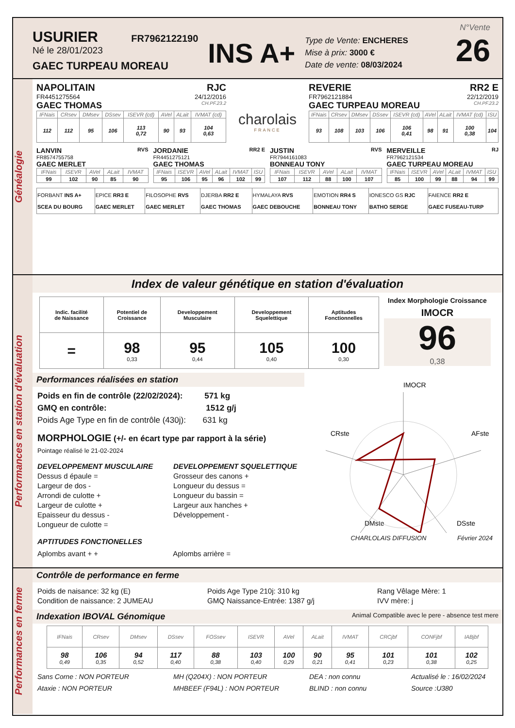USURIER FR7962122190
Né le 28/01/2023
GAEC TURPEAU MOREAU
INS A+
Type de Vente: ENCHERES
Mise à prix: 3000 €
Date de vente: 08/03/2024
N°Vente
26
Généalogie
NAPOLITAIN RJC
FR4451275564 24/12/2016
GAEC THOMAS CH.PF.23.2
| IFNais | CRsev | DMsev | DSsev | ISEVR (cd) | AVel | ALait | IVMAT (cd) |
| 112 | 112 | 95 | 106 | 113 0,72 | 90 | 93 | 104 0,63 |
charolais
FRANCE
REVERIE RR2 E
FR7962121884 22/12/2019
GAEC TURPEAU MOREAU CH.PF.23.2
| IFNais | CRsev | DMsev | DSsev | ISEVR (cd) | AVel | ALait | IVMAT (cd) | ISU |
| 93 | 108 | 103 | 106 | 106 0,41 | 98 | 91 | 100 0,38 | 104 |
LANVIN RVS
FR8574755758
GAEC MERLET
| IFNais | ISEVR | AVel | ALait | IVMAT |
| 99 | 102 | 90 | 85 | 90 |
JORDANIE RR2 E
FR4451275121
GAEC THOMAS
| IFNais | ISEVR | AVel | ALait | IVMAT | ISU |
| 95 | 106 | 95 | 96 | 102 | 99 |
JUSTIN RVS
FR7944161083
BONNEAU TONY
| IFNais | ISEVR | AVel | ALait | IVMAT |
| 107 | 112 | 88 | 100 | 107 |
MERVEILLE RJ
FR7962121534
GAEC TURPEAU MOREAU
| IFNais | ISEVR | AVel | ALait | IVMAT | ISU |
| 85 | 100 | 99 | 88 | 94 | 99 |
| FORBANT INS A+ SCEA DU BOURG | EPICE RR3 E GAEC MERLET | FILOSOPHE RVS GAEC MERLET | DJERBA RR2 E GAEC THOMAS | HYMALAYA RVS GAEC DEBOUCHE | EMOTION RR4 S BONNEAU TONY | IONESCO GS RJC BATHO SERGE | FAIENCE RR2 E GAEC FUSEAU-TURP |
Performances en station d'évaluation
Index de valeur génétique en station d'évaluation
| Indic. facilité de Naissance | Potentiel de Croissance | Developpement Musculaire | Developpement Squelettique | Aptitudes Fonctionnelles |
| --- | --- | --- | --- | --- |
| = | 98 0,33 | 95 0,44 | 105 0,40 | 100 0,30 |
Index Morphologie Croissance
IMOCR
96
0,38
Performances réalisées en station
Poids en fin de contrôle (22/02/2024): 571 kg
GMQ en contrôle: 1512 g/j
Poids Age Type en fin de contrôle (430j): 631 kg
MORPHOLOGIE (+/- en écart type par rapport à la série)
Pointage réalisé le 21-02-2024
DEVELOPPEMENT MUSCULAIRE
Dessus d épaule =
Largeur de dos -
Arrondi de culotte +
Largeur de culotte +
Epaisseur du dessus -
Longueur de culotte =
DEVELOPPEMENT SQUELETTIQUE
Grosseur des canons +
Longueur du dessus =
Longueur du bassin =
Largeur aux hanches +
Développement -
APTITUDES FONCTIONELLES
Aplombs avant + + Aplombs arrière =
IMOCR
CRste
AFste
DMste
DSste
CHARLOLAIS DIFFUSION Février 2024
Performances en ferme
Contrôle de performance en ferme
Poids de naisance: 32 kg (E)
Condition de naissance: 2 JUMEAU
Poids Age Type 210j: 310 kg
GMQ Naissance-Entrée: 1387 g/j
Rang Vêlage Mère: 1
IVV mère: j
Indexation IBOVAL Génomique Animal Compatible avec le pere - absence test mere
| IFNais | CRsev | DMsev | DSsev | FOSsev | ISEVR | AVel | ALait | IVMAT | CRCjbf | CONFjbf | IABjbf |
| 98 0,49 | 106 0,35 | 94 0,52 | 117 0,40 | 88 0,38 | 103 0,40 | 100 0,29 | 90 0,21 | 95 0,41 | 101 0,23 | 101 0,38 | 102 0,25 |
Sans Corne : NON PORTEUR
Ataxie : NON PORTEUR
MH (Q204X) : NON PORTEUR
MHBEEF (F94L) : NON PORTEUR
DEA : non connu
BLIND : non connu
Actualisé le : 16/02/2024
Source :U380